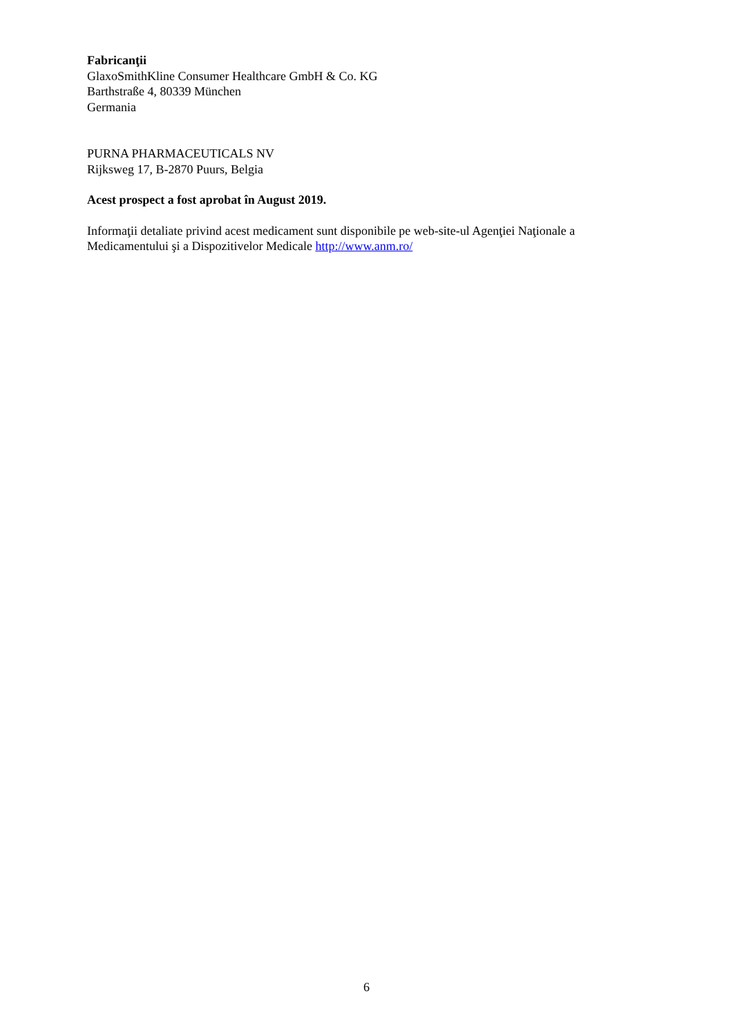Fabricanţii
GlaxoSmithKline Consumer Healthcare GmbH & Co. KG
Barthstraße 4, 80339 München
Germania
PURNA PHARMACEUTICALS NV
Rijksweg 17, B-2870 Puurs, Belgia
Acest prospect a fost aprobat în August 2019.
Informaţii detaliate privind acest medicament sunt disponibile pe web-site-ul Agenţiei Naţionale a Medicamentului şi a Dispozitivelor Medicale http://www.anm.ro/
6